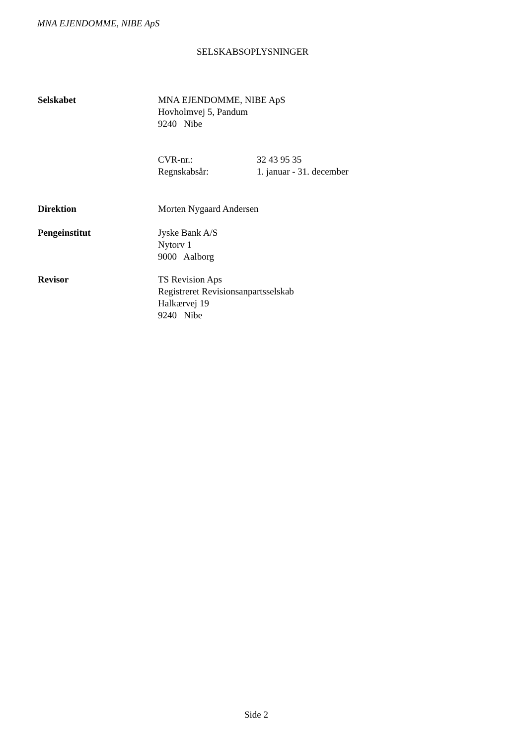MNA EJENDOMME, NIBE ApS
SELSKABSOPLYSNINGER
Selskabet MNA EJENDOMME, NIBE ApS
Hovholmvej 5, Pandum
9240 Nibe
CVR-nr.:
Regnskabsår:
32 43 95 35
1. januar - 31. december
Direktion Morten Nygaard Andersen
Pengeinstitut Jyske Bank A/S
Nytorv 1
9000 Aalborg
Revisor TS Revision Aps
Registreret Revisionsanpartsselskab
Halkærvej 19
9240 Nibe
Side 2